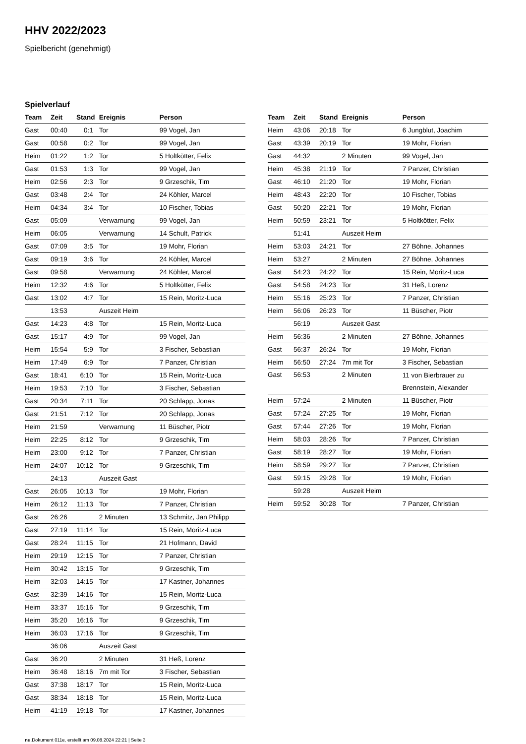HHV 2022/2023
Spielbericht (genehmigt)
Spielverlauf
| Team | Zeit | Stand | Ereignis | Person |
| --- | --- | --- | --- | --- |
| Gast | 00:40 | 0:1 | Tor | 99 Vogel, Jan |
| Gast | 00:58 | 0:2 | Tor | 99 Vogel, Jan |
| Heim | 01:22 | 1:2 | Tor | 5 Holtkötter, Felix |
| Gast | 01:53 | 1:3 | Tor | 99 Vogel, Jan |
| Heim | 02:56 | 2:3 | Tor | 9 Grzeschik, Tim |
| Gast | 03:48 | 2:4 | Tor | 24 Köhler, Marcel |
| Heim | 04:34 | 3:4 | Tor | 10 Fischer, Tobias |
| Gast | 05:09 | | Verwarnung | 99 Vogel, Jan |
| Heim | 06:05 | | Verwarnung | 14 Schult, Patrick |
| Gast | 07:09 | 3:5 | Tor | 19 Mohr, Florian |
| Gast | 09:19 | 3:6 | Tor | 24 Köhler, Marcel |
| Gast | 09:58 | | Verwarnung | 24 Köhler, Marcel |
| Heim | 12:32 | 4:6 | Tor | 5 Holtkötter, Felix |
| Gast | 13:02 | 4:7 | Tor | 15 Rein, Moritz-Luca |
| | 13:53 | | Auszeit Heim | |
| Gast | 14:23 | 4:8 | Tor | 15 Rein, Moritz-Luca |
| Gast | 15:17 | 4:9 | Tor | 99 Vogel, Jan |
| Heim | 15:54 | 5:9 | Tor | 3 Fischer, Sebastian |
| Heim | 17:49 | 6:9 | Tor | 7 Panzer, Christian |
| Gast | 18:41 | 6:10 | Tor | 15 Rein, Moritz-Luca |
| Heim | 19:53 | 7:10 | Tor | 3 Fischer, Sebastian |
| Gast | 20:34 | 7:11 | Tor | 20 Schlapp, Jonas |
| Gast | 21:51 | 7:12 | Tor | 20 Schlapp, Jonas |
| Heim | 21:59 | | Verwarnung | 11 Büscher, Piotr |
| Heim | 22:25 | 8:12 | Tor | 9 Grzeschik, Tim |
| Heim | 23:00 | 9:12 | Tor | 7 Panzer, Christian |
| Heim | 24:07 | 10:12 | Tor | 9 Grzeschik, Tim |
| | 24:13 | | Auszeit Gast | |
| Gast | 26:05 | 10:13 | Tor | 19 Mohr, Florian |
| Heim | 26:12 | 11:13 | Tor | 7 Panzer, Christian |
| Gast | 26:26 | | 2 Minuten | 13 Schmitz, Jan Philipp |
| Gast | 27:19 | 11:14 | Tor | 15 Rein, Moritz-Luca |
| Gast | 28:24 | 11:15 | Tor | 21 Hofmann, David |
| Heim | 29:19 | 12:15 | Tor | 7 Panzer, Christian |
| Heim | 30:42 | 13:15 | Tor | 9 Grzeschik, Tim |
| Heim | 32:03 | 14:15 | Tor | 17 Kastner, Johannes |
| Gast | 32:39 | 14:16 | Tor | 15 Rein, Moritz-Luca |
| Heim | 33:37 | 15:16 | Tor | 9 Grzeschik, Tim |
| Heim | 35:20 | 16:16 | Tor | 9 Grzeschik, Tim |
| Heim | 36:03 | 17:16 | Tor | 9 Grzeschik, Tim |
| | 36:06 | | Auszeit Gast | |
| Gast | 36:20 | | 2 Minuten | 31 Heß, Lorenz |
| Heim | 36:48 | 18:16 | 7m mit Tor | 3 Fischer, Sebastian |
| Gast | 37:38 | 18:17 | Tor | 15 Rein, Moritz-Luca |
| Gast | 38:34 | 18:18 | Tor | 15 Rein, Moritz-Luca |
| Heim | 41:19 | 19:18 | Tor | 17 Kastner, Johannes |
| Team | Zeit | Stand | Ereignis | Person |
| --- | --- | --- | --- | --- |
| Heim | 43:06 | 20:18 | Tor | 6 Jungblut, Joachim |
| Gast | 43:39 | 20:19 | Tor | 19 Mohr, Florian |
| Gast | 44:32 | | 2 Minuten | 99 Vogel, Jan |
| Heim | 45:38 | 21:19 | Tor | 7 Panzer, Christian |
| Gast | 46:10 | 21:20 | Tor | 19 Mohr, Florian |
| Heim | 48:43 | 22:20 | Tor | 10 Fischer, Tobias |
| Gast | 50:20 | 22:21 | Tor | 19 Mohr, Florian |
| Heim | 50:59 | 23:21 | Tor | 5 Holtkötter, Felix |
| | 51:41 | | Auszeit Heim | |
| Heim | 53:03 | 24:21 | Tor | 27 Böhne, Johannes |
| Heim | 53:27 | | 2 Minuten | 27 Böhne, Johannes |
| Gast | 54:23 | 24:22 | Tor | 15 Rein, Moritz-Luca |
| Gast | 54:58 | 24:23 | Tor | 31 Heß, Lorenz |
| Heim | 55:16 | 25:23 | Tor | 7 Panzer, Christian |
| Heim | 56:06 | 26:23 | Tor | 11 Büscher, Piotr |
| | 56:19 | | Auszeit Gast | |
| Heim | 56:36 | | 2 Minuten | 27 Böhne, Johannes |
| Gast | 56:37 | 26:24 | Tor | 19 Mohr, Florian |
| Heim | 56:50 | 27:24 | 7m mit Tor | 3 Fischer, Sebastian |
| Gast | 56:53 | | 2 Minuten | 11 von Bierbrauer zu Brennstein, Alexander |
| Heim | 57:24 | | 2 Minuten | 11 Büscher, Piotr |
| Gast | 57:24 | 27:25 | Tor | 19 Mohr, Florian |
| Gast | 57:44 | 27:26 | Tor | 19 Mohr, Florian |
| Heim | 58:03 | 28:26 | Tor | 7 Panzer, Christian |
| Gast | 58:19 | 28:27 | Tor | 19 Mohr, Florian |
| Heim | 58:59 | 29:27 | Tor | 7 Panzer, Christian |
| Gast | 59:15 | 29:28 | Tor | 19 Mohr, Florian |
| | 59:28 | | Auszeit Heim | |
| Heim | 59:52 | 30:28 | Tor | 7 Panzer, Christian |
nu.Dokument 011e, erstellt am 09.08.2024 22:21 | Seite 3